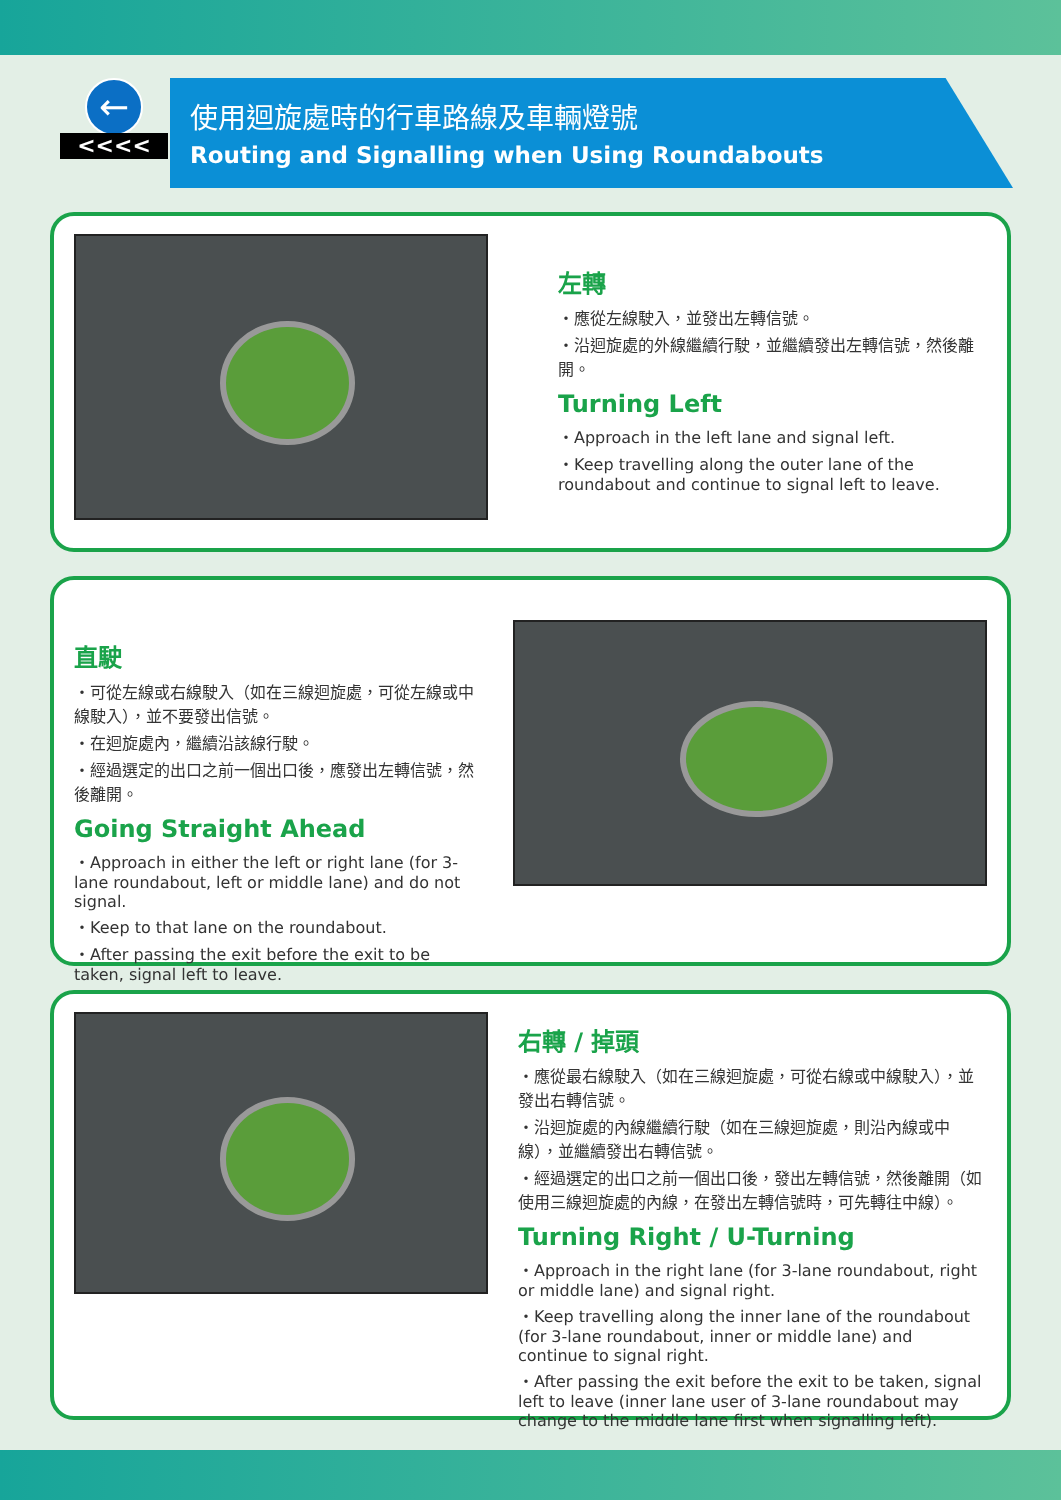←
<<<<
使用迴旋處時的行車路線及車輛燈號
Routing and Signalling when Using Roundabouts
左轉
・應從左線駛入，並發出左轉信號。
・沿迴旋處的外線繼續行駛，並繼續發出左轉信號，然後離開。
Turning Left
・Approach in the left lane and signal left.
・Keep travelling along the outer lane of the roundabout and continue to signal left to leave.
直駛
・可從左線或右線駛入（如在三線迴旋處，可從左線或中線駛入），並不要發出信號。
・在迴旋處內，繼續沿該線行駛。
・經過選定的出口之前一個出口後，應發出左轉信號，然後離開。
Going Straight Ahead
・Approach in either the left or right lane (for 3-lane roundabout, left or middle lane) and do not signal.
・Keep to that lane on the roundabout.
・After passing the exit before the exit to be taken, signal left to leave.
右轉 / 掉頭
・應從最右線駛入（如在三線迴旋處，可從右線或中線駛入），並發出右轉信號。
・沿迴旋處的內線繼續行駛（如在三線迴旋處，則沿內線或中線），並繼續發出右轉信號。
・經過選定的出口之前一個出口後，發出左轉信號，然後離開（如使用三線迴旋處的內線，在發出左轉信號時，可先轉往中線）。
Turning Right / U-Turning
・Approach in the right lane (for 3-lane roundabout, right or middle lane) and signal right.
・Keep travelling along the inner lane of the roundabout (for 3-lane roundabout, inner or middle lane) and continue to signal right.
・After passing the exit before the exit to be taken, signal left to leave (inner lane user of 3-lane roundabout may change to the middle lane first when signalling left).